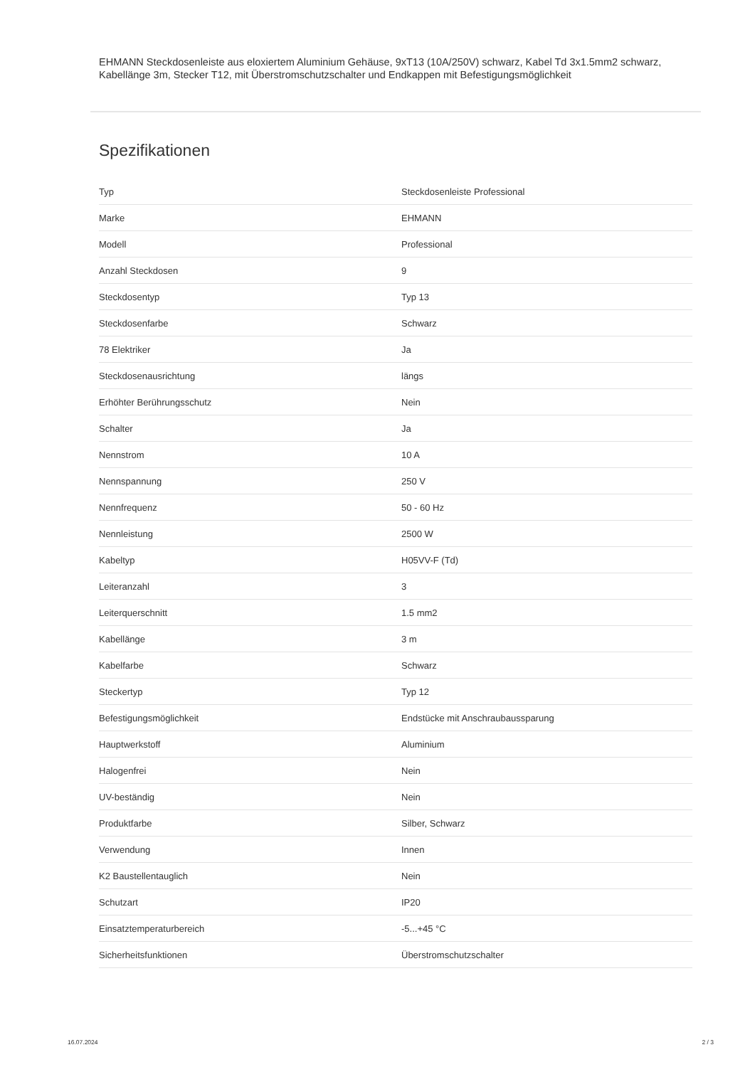EHMANN Steckdosenleiste aus eloxiertem Aluminium Gehäuse, 9xT13 (10A/250V) schwarz, Kabel Td 3x1.5mm2 schwarz, Kabellänge 3m, Stecker T12, mit Überstromschutzschalter und Endkappen mit Befestigungsmöglichkeit
Spezifikationen
| Typ | Steckdosenleiste Professional |
| Marke | EHMANN |
| Modell | Professional |
| Anzahl Steckdosen | 9 |
| Steckdosentyp | Typ 13 |
| Steckdosenfarbe | Schwarz |
| 78 Elektriker | Ja |
| Steckdosenausrichtung | längs |
| Erhöhter Berührungsschutz | Nein |
| Schalter | Ja |
| Nennstrom | 10 A |
| Nennspannung | 250 V |
| Nennfrequenz | 50 - 60 Hz |
| Nennleistung | 2500 W |
| Kabeltyp | H05VV-F (Td) |
| Leiteranzahl | 3 |
| Leiterquerschnitt | 1.5 mm2 |
| Kabellänge | 3 m |
| Kabelfarbe | Schwarz |
| Steckertyp | Typ 12 |
| Befestigungsmöglichkeit | Endstücke mit Anschraubaussparung |
| Hauptwerkstoff | Aluminium |
| Halogenfrei | Nein |
| UV-beständig | Nein |
| Produktfarbe | Silber, Schwarz |
| Verwendung | Innen |
| K2 Baustellentauglich | Nein |
| Schutzart | IP20 |
| Einsatztemperaturbereich | -5...+45 °C |
| Sicherheitsfunktionen | Überstromschutzschalter |
16.07.2024 2 / 3